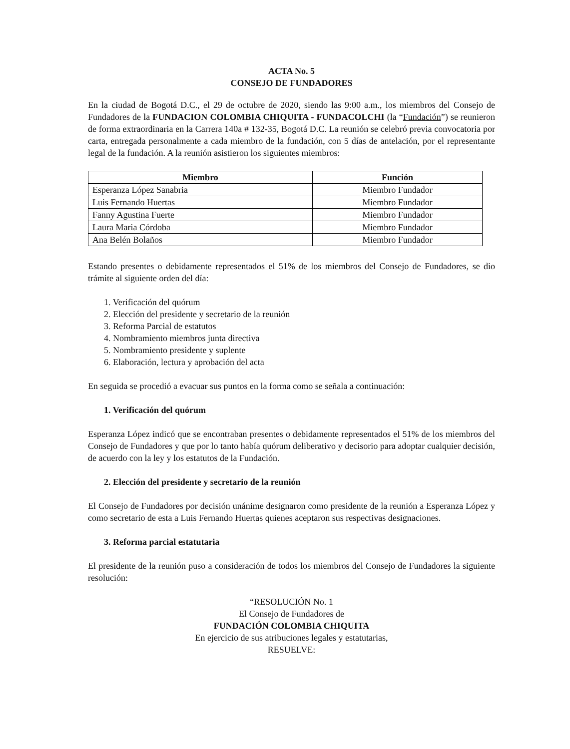ACTA No. 5
CONSEJO DE FUNDADORES
En la ciudad de Bogotá D.C., el 29 de octubre de 2020, siendo las 9:00 a.m., los miembros del Consejo de Fundadores de la FUNDACION COLOMBIA CHIQUITA - FUNDACOLCHI (la “Fundación”) se reunieron de forma extraordinaria en la Carrera 140a # 132-35, Bogotá D.C. La reunión se celebró previa convocatoria por carta, entregada personalmente a cada miembro de la fundación, con 5 días de antelación, por el representante legal de la fundación. A la reunión asistieron los siguientes miembros:
| Miembro | Función |
| --- | --- |
| Esperanza López Sanabria | Miembro Fundador |
| Luis Fernando Huertas | Miembro Fundador |
| Fanny Agustina Fuerte | Miembro Fundador |
| Laura Maria Córdoba | Miembro Fundador |
| Ana Belén Bolaños | Miembro Fundador |
Estando presentes o debidamente representados el 51% de los miembros del Consejo de Fundadores, se dio trámite al siguiente orden del día:
1. Verificación del quórum
2. Elección del presidente y secretario de la reunión
3. Reforma Parcial de estatutos
4. Nombramiento miembros junta directiva
5. Nombramiento presidente y suplente
6. Elaboración, lectura y aprobación del acta
En seguida se procedió a evacuar sus puntos en la forma como se señala a continuación:
1. Verificación del quórum
Esperanza López indicó que se encontraban presentes o debidamente representados el 51% de los miembros del Consejo de Fundadores y que por lo tanto había quórum deliberativo y decisorio para adoptar cualquier decisión, de acuerdo con la ley y los estatutos de la Fundación.
2. Elección del presidente y secretario de la reunión
El Consejo de Fundadores por decisión unánime designaron como presidente de la reunión a Esperanza López y como secretario de esta a Luis Fernando Huertas quienes aceptaron sus respectivas designaciones.
3. Reforma parcial estatutaria
El presidente de la reunión puso a consideración de todos los miembros del Consejo de Fundadores la siguiente resolución:
“RESOLUCIÓN No. 1
El Consejo de Fundadores de
FUNDACIÓN COLOMBIA CHIQUITA
En ejercicio de sus atribuciones legales y estatutarias,
RESUELVE: